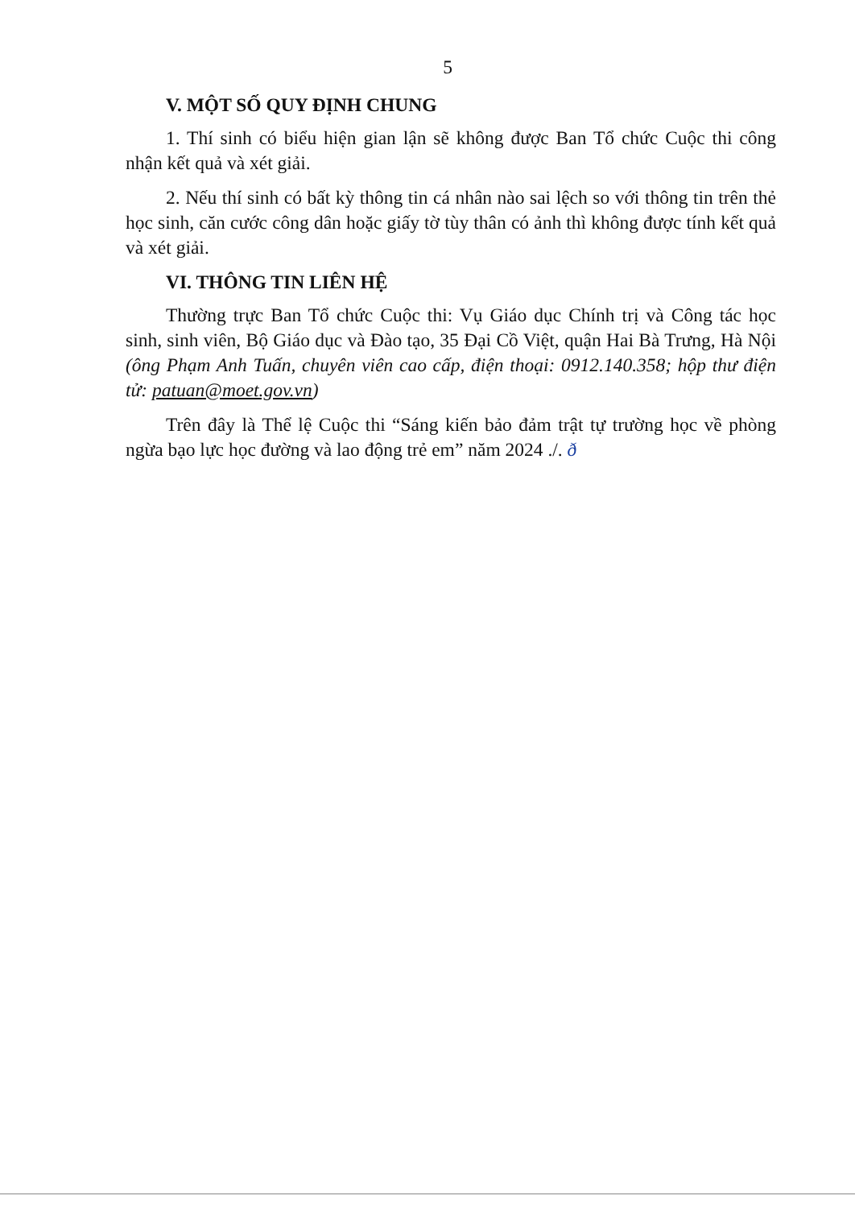5
V. MỘT SỐ QUY ĐỊNH CHUNG
1. Thí sinh có biểu hiện gian lận sẽ không được Ban Tổ chức Cuộc thi công nhận kết quả và xét giải.
2. Nếu thí sinh có bất kỳ thông tin cá nhân nào sai lệch so với thông tin trên thẻ học sinh, căn cước công dân hoặc giấy tờ tùy thân có ảnh thì không được tính kết quả và xét giải.
VI. THÔNG TIN LIÊN HỆ
Thường trực Ban Tổ chức Cuộc thi: Vụ Giáo dục Chính trị và Công tác học sinh, sinh viên, Bộ Giáo dục và Đào tạo, 35 Đại Cồ Việt, quận Hai Bà Trưng, Hà Nội (ông Phạm Anh Tuấn, chuyên viên cao cấp, điện thoại: 0912.140.358; hộp thư điện tử: patuan@moet.gov.vn)
Trên đây là Thể lệ Cuộc thi “Sáng kiến bảo đảm trật tự trường học về phòng ngừa bạo lực học đường và lao động trẻ em” năm 2024 ./. ð